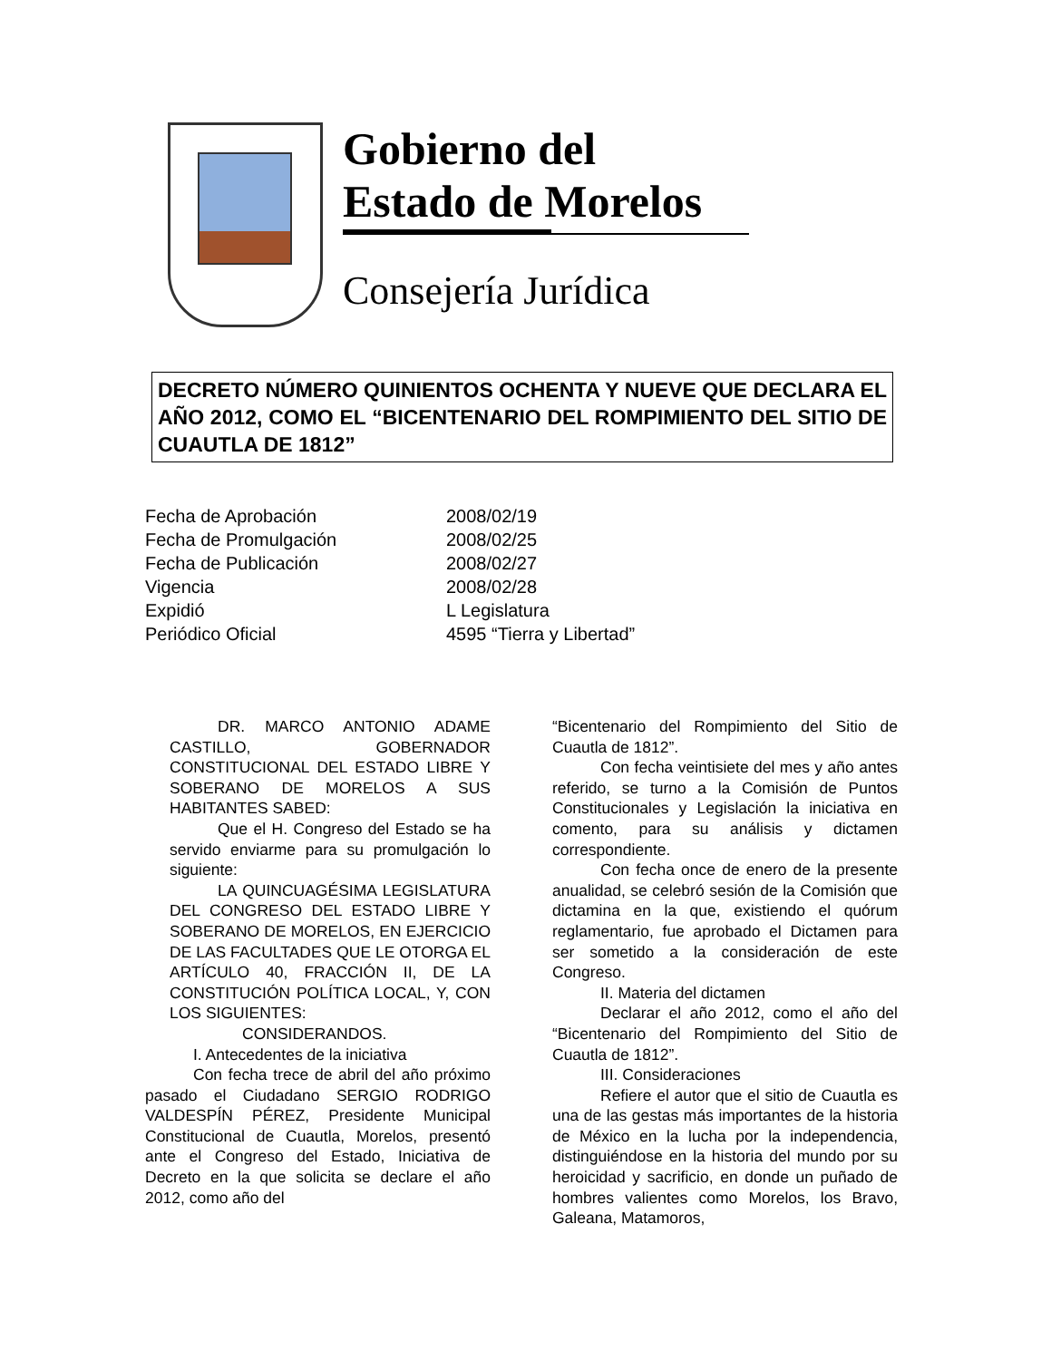Gobierno del
Estado de Morelos
Consejería Jurídica
DECRETO NÚMERO QUINIENTOS OCHENTA Y NUEVE QUE DECLARA EL AÑO 2012, COMO EL “BICENTENARIO DEL ROMPIMIENTO DEL SITIO DE CUAUTLA DE 1812”
| Fecha de Aprobación | 2008/02/19 |
| Fecha de Promulgación | 2008/02/25 |
| Fecha de Publicación | 2008/02/27 |
| Vigencia | 2008/02/28 |
| Expidió | L Legislatura |
| Periódico Oficial | 4595 “Tierra y Libertad” |
DR. MARCO ANTONIO ADAME CASTILLO, GOBERNADOR CONSTITUCIONAL DEL ESTADO LIBRE Y SOBERANO DE MORELOS A SUS HABITANTES SABED:
Que el H. Congreso del Estado se ha servido enviarme para su promulgación lo siguiente:
LA QUINCUAGÉSIMA LEGISLATURA DEL CONGRESO DEL ESTADO LIBRE Y SOBERANO DE MORELOS, EN EJERCICIO DE LAS FACULTADES QUE LE OTORGA EL ARTÍCULO 40, FRACCIÓN II, DE LA CONSTITUCIÓN POLÍTICA LOCAL, Y, CON LOS SIGUIENTES:
CONSIDERANDOS.
I. Antecedentes de la iniciativa
Con fecha trece de abril del año próximo pasado el Ciudadano SERGIO RODRIGO VALDESPÍN PÉREZ, Presidente Municipal Constitucional de Cuautla, Morelos, presentó ante el Congreso del Estado, Iniciativa de Decreto en la que solicita se declare el año 2012, como año del
“Bicentenario del Rompimiento del Sitio de Cuautla de 1812”.
Con fecha veintisiete del mes y año antes referido, se turno a la Comisión de Puntos Constitucionales y Legislación la iniciativa en comento, para su análisis y dictamen correspondiente.
Con fecha once de enero de la presente anualidad, se celebró sesión de la Comisión que dictamina en la que, existiendo el quórum reglamentario, fue aprobado el Dictamen para ser sometido a la consideración de este Congreso.
II. Materia del dictamen
Declarar el año 2012, como el año del “Bicentenario del Rompimiento del Sitio de Cuautla de 1812”.
III. Consideraciones
Refiere el autor que el sitio de Cuautla es una de las gestas más importantes de la historia de México en la lucha por la independencia, distinguiéndose en la historia del mundo por su heroicidad y sacrificio, en donde un puñado de hombres valientes como Morelos, los Bravo, Galeana, Matamoros,